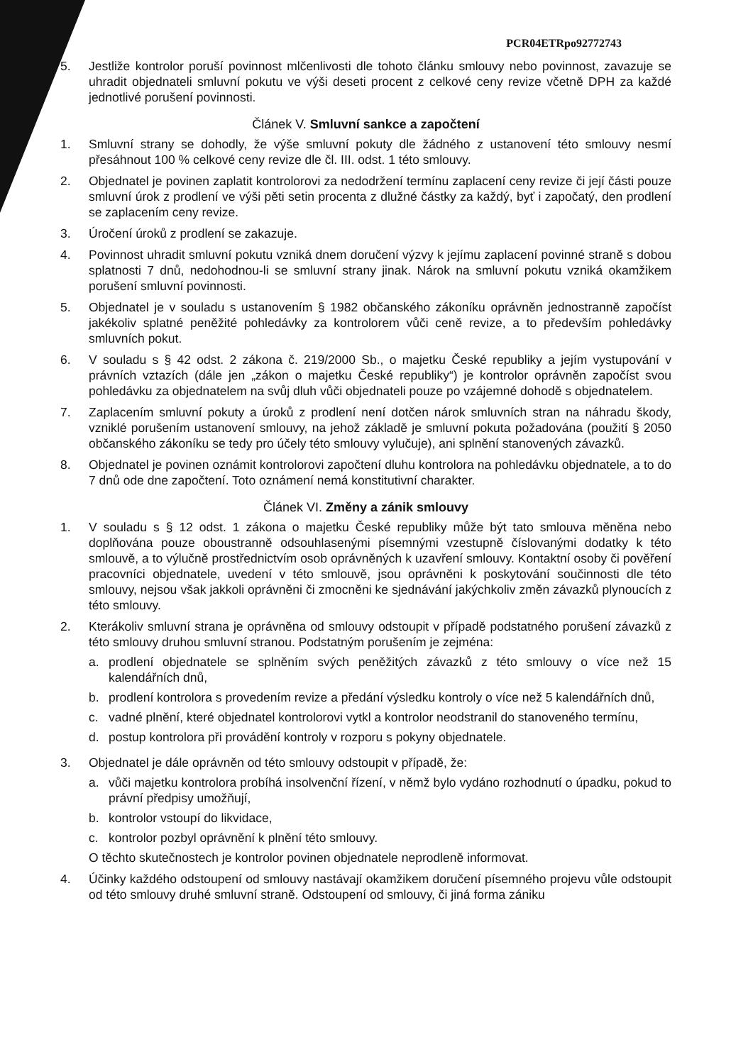PCR04ETRpo92772743
5. Jestliže kontrolor poruší povinnost mlčenlivosti dle tohoto článku smlouvy nebo povinnost, zavazuje se uhradit objednateli smluvní pokutu ve výši deseti procent z celkové ceny revize včetně DPH za každé jednotlivé porušení povinnosti.
Článek V. Smluvní sankce a započtení
1. Smluvní strany se dohodly, že výše smluvní pokuty dle žádného z ustanovení této smlouvy nesmí přesáhnout 100 % celkové ceny revize dle čl. III. odst. 1 této smlouvy.
2. Objednatel je povinen zaplatit kontrolorovi za nedodržení termínu zaplacení ceny revize či její části pouze smluvní úrok z prodlení ve výši pěti setin procenta z dlužné částky za každý, byť i započatý, den prodlení se zaplacením ceny revize.
3. Úročení úroků z prodlení se zakazuje.
4. Povinnost uhradit smluvní pokutu vzniká dnem doručení výzvy k jejímu zaplacení povinné straně s dobou splatnosti 7 dnů, nedohodnou-li se smluvní strany jinak. Nárok na smluvní pokutu vzniká okamžikem porušení smluvní povinnosti.
5. Objednatel je v souladu s ustanovením § 1982 občanského zákoníku oprávněn jednostranně započíst jakékoliv splatné peněžité pohledávky za kontrolorem vůči ceně revize, a to především pohledávky smluvních pokut.
6. V souladu s § 42 odst. 2 zákona č. 219/2000 Sb., o majetku České republiky a jejím vystupování v právních vztazích (dále jen „zákon o majetku České republiky“) je kontrolor oprávněn započíst svou pohledávku za objednatelem na svůj dluh vůči objednateli pouze po vzájemné dohodě s objednatelem.
7. Zaplacením smluvní pokuty a úroků z prodlení není dotčen nárok smluvních stran na náhradu škody, vzniklé porušením ustanovení smlouvy, na jehož základě je smluvní pokuta požadována (použití § 2050 občanského zákoníku se tedy pro účely této smlouvy vylučuje), ani splnění stanovených závazků.
8. Objednatel je povinen oznámit kontrolorovi započtení dluhu kontrolora na pohledávku objednatele, a to do 7 dnů ode dne započtení. Toto oznámení nemá konstitutivní charakter.
Článek VI. Změny a zánik smlouvy
1. V souladu s § 12 odst. 1 zákona o majetku České republiky může být tato smlouva měněna nebo doplňována pouze oboustranně odsouhlasenými písemnými vzestupně číslovanými dodatky k této smlouvě, a to výlučně prostřednictvím osob oprávněných k uzavření smlouvy. Kontaktní osoby či pověření pracovníci objednatele, uvedení v této smlouvě, jsou oprávněni k poskytování součinnosti dle této smlouvy, nejsou však jakkoli oprávněni či zmocněni ke sjednávání jakýchkoliv změn závazků plynoucích z této smlouvy.
2. Kterákoliv smluvní strana je oprávněna od smlouvy odstoupit v případě podstatného porušení závazků z této smlouvy druhou smluvní stranou. Podstatným porušením je zejména:
a. prodlení objednatele se splněním svých peněžitých závazků z této smlouvy o více než 15 kalendářních dnů,
b. prodlení kontrolora s provedením revize a předání výsledku kontroly o více než 5 kalendářních dnů,
c. vadné plnění, které objednatel kontrolorovi vytkl a kontrolor neodstranil do stanoveného termínu,
d. postup kontrolora při provádění kontroly v rozporu s pokyny objednatele.
3. Objednatel je dále oprávněn od této smlouvy odstoupit v případě, že:
a. vůči majetku kontrolora probíhá insolvenční řízení, v němž bylo vydáno rozhodnutí o úpadku, pokud to právní předpisy umožňují,
b. kontrolor vstoupí do likvidace,
c. kontrolor pozbyl oprávnění k plnění této smlouvy.
O těchto skutečnostech je kontrolor povinen objednatele neprodleně informovat.
4. Účinky každého odstoupení od smlouvy nastávají okamžikem doručení písemného projevu vůle odstoupit od této smlouvy druhé smluvní straně. Odstoupení od smlouvy, či jiná forma zániku